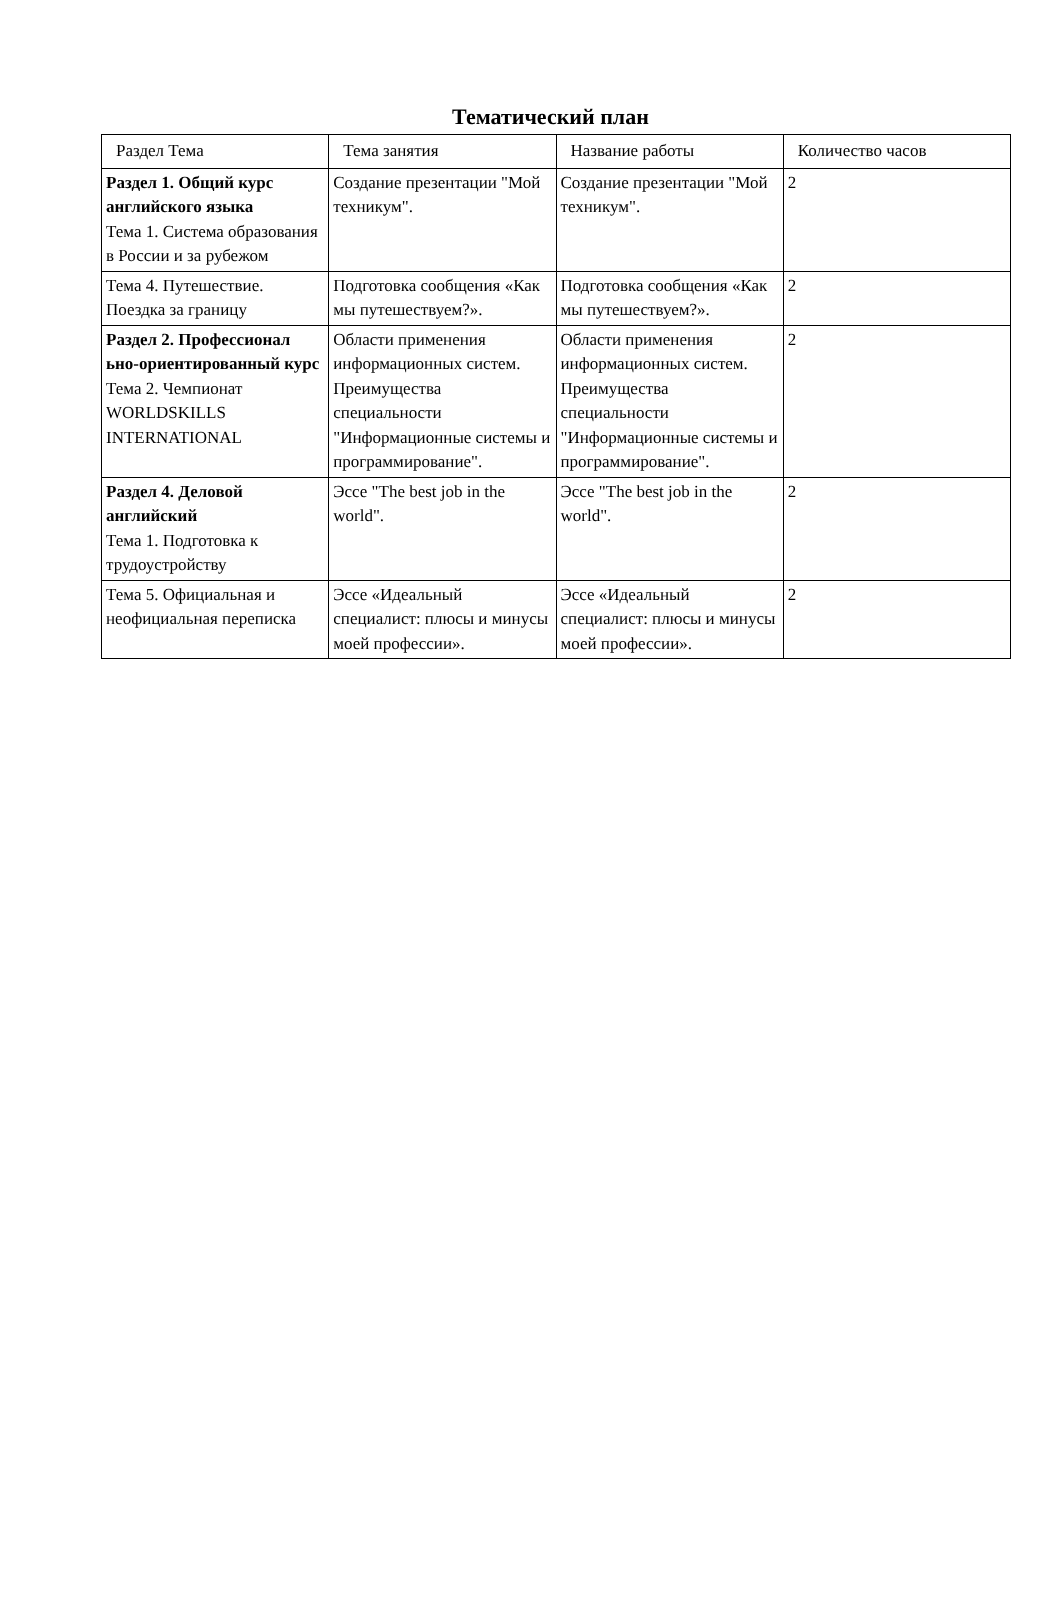Тематический план
| Раздел Тема | Тема занятия | Название работы | Количество часов |
| --- | --- | --- | --- |
| Раздел 1. Общий курс английского языка Тема 1. Система образования в России и за рубежом | Создание презентации "Мой техникум". | Создание презентации "Мой техникум". | 2 |
| Тема 4. Путешествие. Поездка за границу | Подготовка сообщения «Как мы путешествуем?». | Подготовка сообщения «Как мы путешествуем?». | 2 |
| Раздел 2. Профессионал ьно-ориентированный курс Тема 2. Чемпионат WORLDSKILLS INTERNATIONAL | Области применения информационных систем. Преимущества специальности "Информационные системы и программирование". | Области применения информационных систем. Преимущества специальности "Информационные системы и программирование". | 2 |
| Раздел 4. Деловой английский Тема 1. Подготовка к трудоустройству | Эссе "The best job in the world". | Эссе "The best job in the world". | 2 |
| Тема 5. Официальная и неофициальная переписка | Эссе «Идеальный специалист: плюсы и минусы моей профессии». | Эссе «Идеальный специалист: плюсы и минусы моей профессии». | 2 |